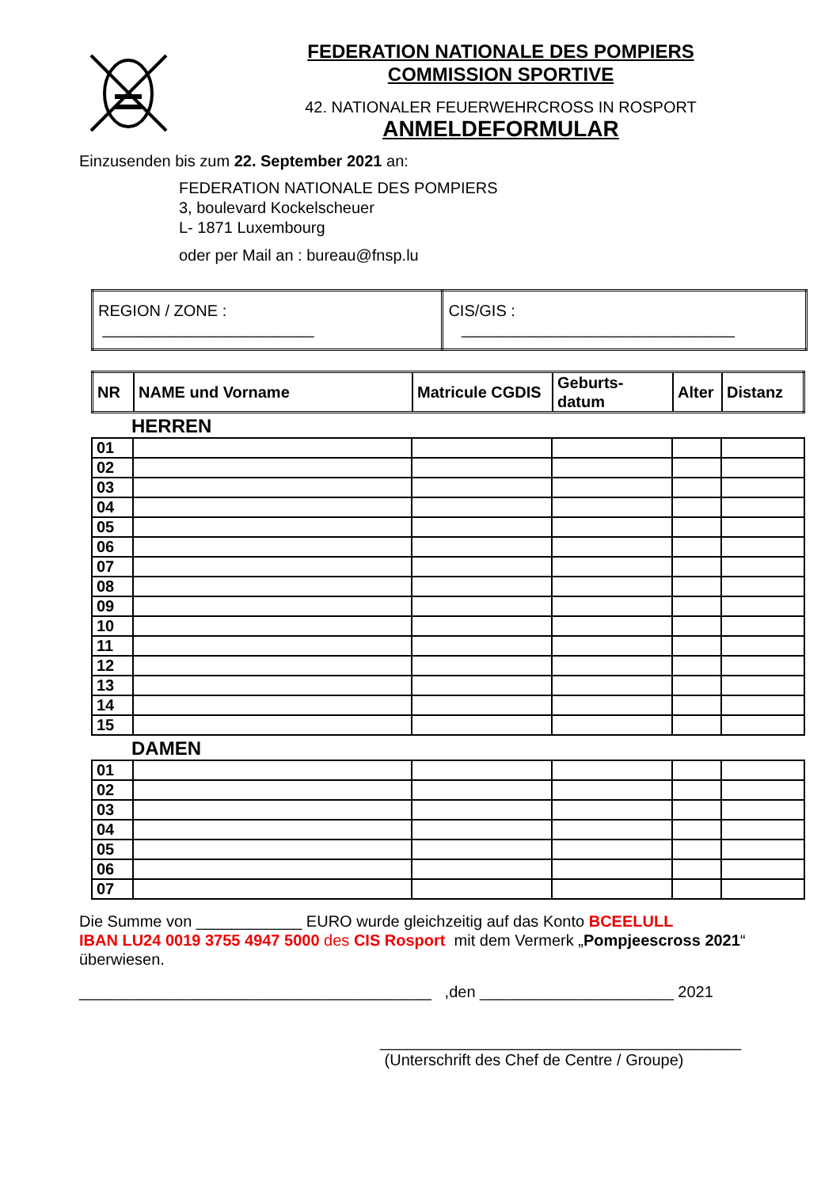FEDERATION NATIONALE DES POMPIERS
COMMISSION SPORTIVE
42. NATIONALER FEUERWEHRCROSS IN ROSPORT
ANMELDEFORMULAR
Einzusenden bis zum 22. September 2021 an:
FEDERATION NATIONALE DES POMPIERS
3, boulevard Kockelscheuer
L- 1871 Luxembourg
oder per Mail an : bureau@fnsp.lu
| REGION / ZONE : ________________________ | CIS/GIS : _______________________________ |
| NR | NAME und Vorname | Matricule CGDIS | Geburts- datum | Alter | Distanz |
| --- | --- | --- | --- | --- | --- |
HERREN
| 01 | | | | | |
| 02 | | | | | |
| 03 | | | | | |
| 04 | | | | | |
| 05 | | | | | |
| 06 | | | | | |
| 07 | | | | | |
| 08 | | | | | |
| 09 | | | | | |
| 10 | | | | | |
| 11 | | | | | |
| 12 | | | | | |
| 13 | | | | | |
| 14 | | | | | |
| 15 | | | | | |
DAMEN
| 01 | | | | | |
| 02 | | | | | |
| 03 | | | | | |
| 04 | | | | | |
| 05 | | | | | |
| 06 | | | | | |
| 07 | | | | | |
Die Summe von ____________ EURO wurde gleichzeitig auf das Konto BCEELULL
IBAN LU24 0019 3755 4947 5000 des CIS Rosport mit dem Vermerk „Pompjeescross 2021“
überwiesen.
________________________________________ ,den ______________________ 2021
_________________________________________
(Unterschrift des Chef de Centre / Groupe)